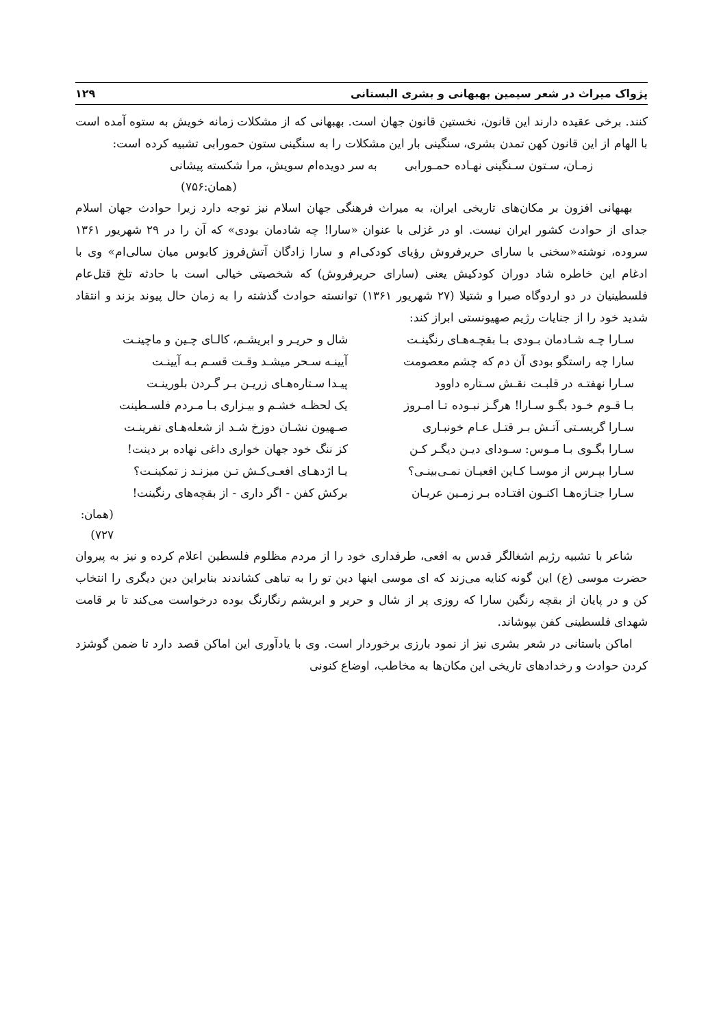پژواک میراث در شعر سیمین بهبهانی و بشری البستانی ۱۲۹
کنند. برخی عقیده دارند این قانون، نخستین قانون جهان است. بهبهانی که از مشکلات زمانه خویش به ستوه آمده است با الهام از این قانون کهن تمدن بشری، سنگینی بار این مشکلات را به سنگینی ستون حمورابی تشبیه کرده است:
زمـان، سـتون سـنگینی نهـاده حمـورابی به سر دویده‌ام سویش، مرا شکسته پیشانی
(همان:۷۵۶)
بهبهانی افزون بر مکان‌های تاریخی ایران، به میراث فرهنگی جهان اسلام نیز توجه دارد زیرا حوادث جهان اسلام جدای از حوادث کشور ایران نیست. او در غزلی با عنوان «سارا! چه شادمان بودی» که آن را در ۲۹ شهریور ۱۳۶۱ سروده، نوشته«سخنی با سارای حریرفروش رؤیای کودکی‌ام و سارا زادگان آتش‌فروز کابوس میان سالی‌ام» وی با ادغام این خاطره شاد دوران کودکیش یعنی (سارای حریرفروش) که شخصیتی خیالی است با حادثه تلخ قتل‌عام فلسطینیان در دو اردوگاه صبرا و شتیلا (۲۷ شهریور ۱۳۶۱) توانسته حوادث گذشته را به زمان حال پیوند بزند و انتقاد شدید خود را از جنایات رژیم صهیونستی ابراز کند:
سـارا چـه شـادمان بـودی بـا بقچـه‌هـای رنگینـت شال و حریـر و ابریشـم، کالـای چـین و ماچینـت سارا چه راستگو بودی آن دم که چشم معصومت آیینـه سـحر میشـد وقـت قسـم بـه آیینـت سـارا نهفتـه در قلبـت نقـش سـتاره داوود پیـدا سـتاره‌هـای زریـن بـر گـردن بلورینـت بـا قـوم خـود بگـو سـارا! هرگـز نبـوده تـا امـروز یک لحظـه خشـم و بیـزاری بـا مـردم فلسـطینت سـارا گریسـتی آتـش بـر قتـل عـام خونبـاری صـهیون نشـان دوزخ شـد از شعله‌هـای نفرینـت سـارا بگـوی بـا مـوس: سـودای دیـن دیگـر کـن کز ننگ خود جهان خواری داغی نهاده بر دینت! سـارا بپـرس از موسـا کـاین افعیـان نمـی‌بینـی؟ یـا اژدهـای افعـی‌کـش تـن میزنـد ز تمکینـت؟ سـارا جنـازه‌هـا اکنـون افتـاده بـر زمـین عریـان برکش کفن - اگر داری - از بقچه‌های رنگینت!
(همان: ۷۲۷)
شاعر با تشبیه رژیم اشغالگر قدس به افعی، طرفداری خود را از مردم مظلوم فلسطین اعلام کرده و نیز به پیروان حضرت موسی (ع) این گونه کنایه می‌زند که ای موسی اینها دین تو را به تباهی کشاندند بنابراین دین دیگری را انتخاب کن و در پایان از بقچه رنگین سارا که روزی پر از شال و حریر و ابریشم رنگارنگ بوده درخواست می‌کند تا بر قامت شهدای فلسطینی کفن بپوشاند.
اماکن باستانی در شعر بشری نیز از نمود بارزی برخوردار است. وی با یادآوری این اماکن قصد دارد تا ضمن گوشزد کردن حوادث و رخدادهای تاریخی این مکان‌ها به مخاطب، اوضاع کنونی